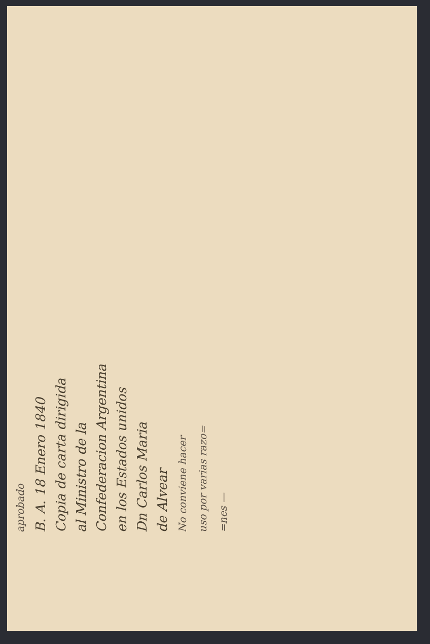aprobado
B. A. 18 Enero 1840
Copia de carta dirigida
al Ministro de la
Confederacion Argentina
en los Estados unidos
Dn Carlos Maria
de Alvear
No conviene hacer
uso por varias razo=
=nes —